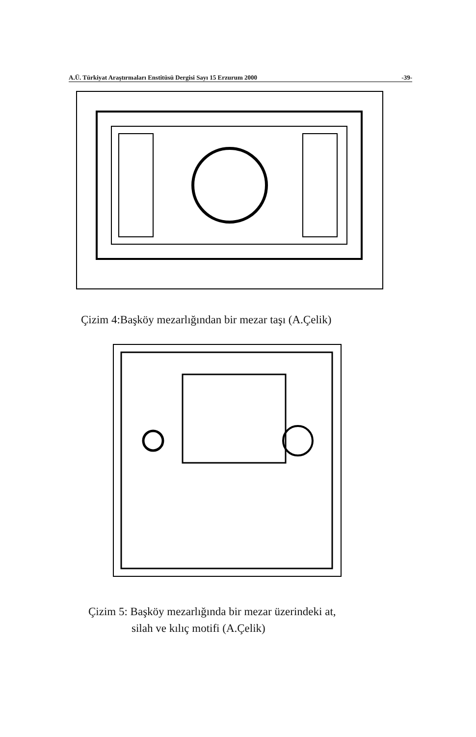A.Ü. Türkiyat Araştırmaları Enstitüsü Dergisi Sayı 15 Erzurum 2000 -39-
Çizim 4:Başköy mezarlığından bir mezar taşı (A.Çelik)
Çizim 5: Başköy mezarlığında bir mezar üzerindeki at,
silah ve kılıç motifi (A.Çelik)